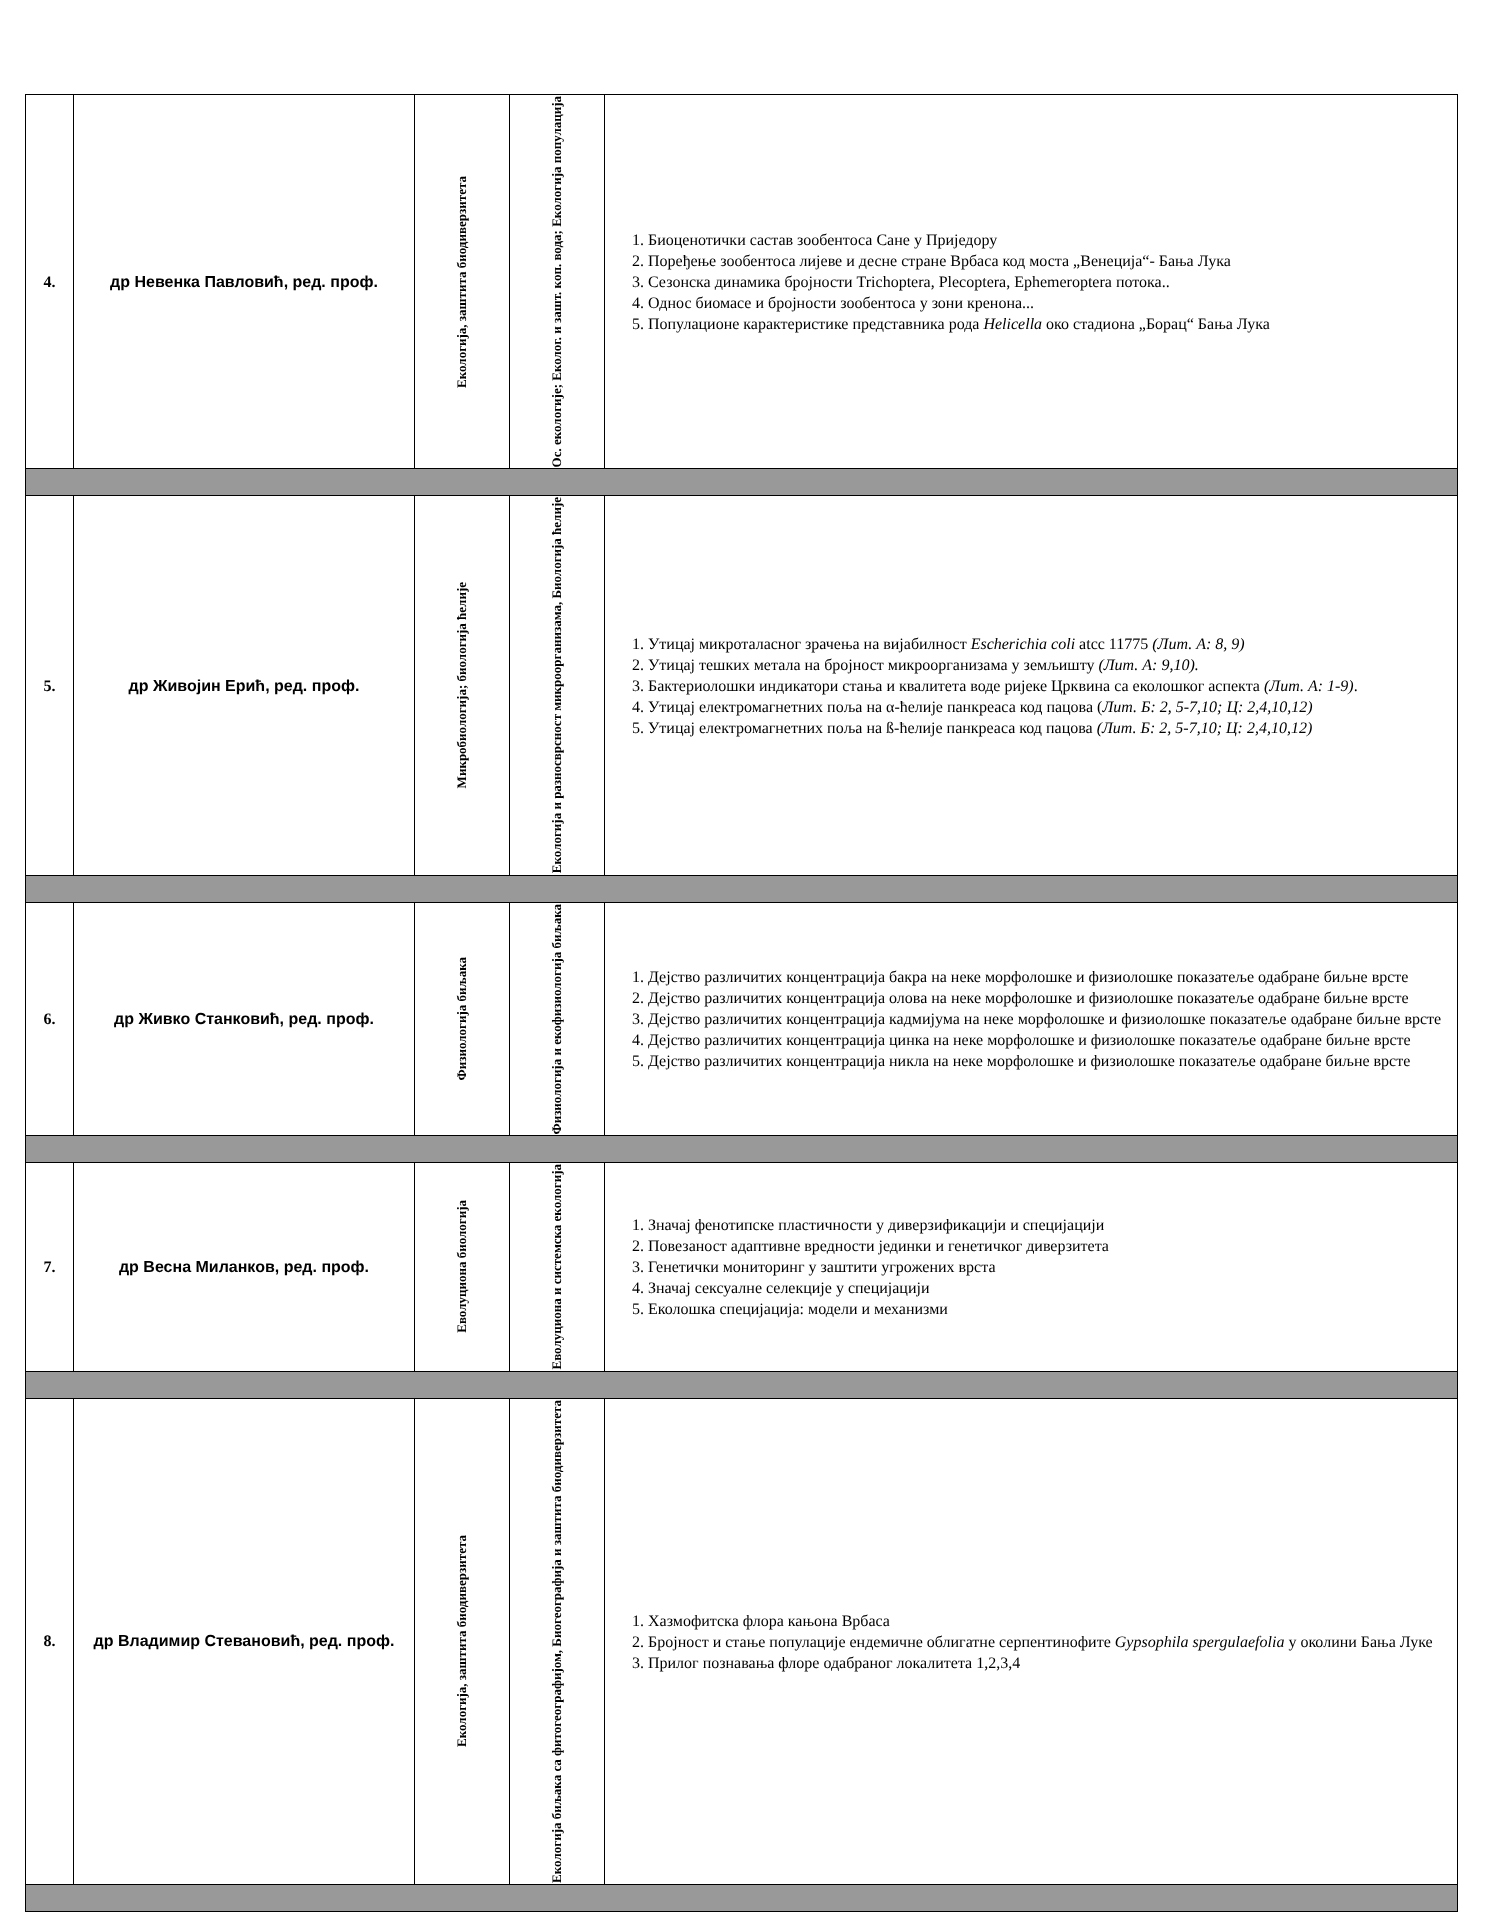| 4. | др Невенка Павловић, ред. проф. | Екологија, заштита биодиверзитета | Ос. екологије; Еколог. и зашт. коп. вода; Екологија популација | 1. Биоценотички састав зообентоса Сане у Приједору 2. Поређење зообентоса лијеве и десне стране Врбаса код моста „Венеција“- Бања Лука 3. Сезонска динамика бројности Trichoptera, Plecoptera, Ephemeroptera потока.. 4. Однос биомасе и бројности зообентоса у зони кренона... 5. Популационе карактеристике представника рода Helicella око стадиона „Борац“ Бања Лука |
| 5. | др Живојин Ерић, ред. проф. | Микробиологија; биологија ћелије | Екологија и разносврсност микроорганизама, Биологија ћелије | 1. Утицај микроталасног зрачења на вијабилност Escherichia coli atcc 11775 (Лит. А: 8, 9) 2. Утицај тешких метала на бројност микроорганизама у земљишту (Лит. А: 9,10). 3. Бактериолошки индикатори стања и квалитета воде ријеке Црквина са еколошког аспекта (Лит. А: 1-9) . 4. Утицај електромагнетних поља на α-ћелије панкреаса код пацова ( Лит. Б: 2, 5-7,10; Ц: 2,4,10,12) 5. Утицај електромагнетних поља на ß-ћелије панкреаса код пацова (Лит. Б: 2, 5-7,10; Ц: 2,4,10,12) |
| 6. | др Живко Станковић, ред. проф. | Физиологија биљака | Физиологија и екофизиологија биљака | 1. Дејство различитих концентрација бакра на неке морфолошке и физиолошке показатеље одабране биљне врсте 2. Дејство различитих концентрација олова на неке морфолошке и физиолошке показатеље одабране биљне врсте 3. Дејство различитих концентрација кадмијума на неке морфолошке и физиолошке показатеље одабране биљне врсте 4. Дејство различитих концентрација цинка на неке морфолошке и физиолошке показатеље одабране биљне врсте 5. Дејство различитих концентрација никла на неке морфолошке и физиолошке показатеље одабране биљне врсте |
| 7. | др Весна Миланков, ред. проф. | Еволуциона биологија | Еволуциона и системска екологија | 1. Значај фенотипске пластичности у диверзификацији и специјацији 2. Повезаност адаптивне вредности јединки и генетичког диверзитета 3. Генетички мониторинг у заштити угрожених врста 4. Значај сексуалне селекције у специјацији 5. Еколошка специјација: модели и механизми |
| 8. | др Владимир Стевановић, ред. проф. | Екологија, заштита биодиверзитета | Екологија биљака са фитогеографијом, Биогеографија и заштита биодиверзитета | 1. Хазмофитска флора кањона Врбаса 2. Бројност и стање популације ендемичне облигатне серпентинофите Gypsophila spergulaefolia у околини Бања Луке 3. Прилог познавања флоре одабраног локалитета 1,2,3,4 |